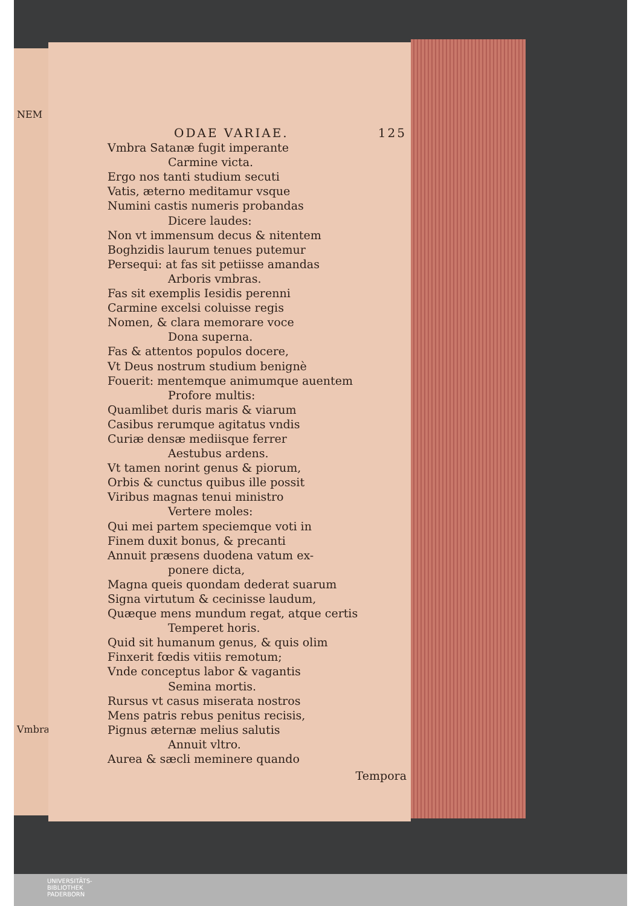NEM
Vmbra
ODAE VARIAE. 125
Vmbra Satanæ fugit imperante
Carmine victa.
Ergo nos tanti studium secuti
Vatis, æterno meditamur vsque
Numini castis numeris probandas
Dicere laudes:
Non vt immensum decus & nitentem
Boghzidis laurum tenues putemur
Persequi: at fas sit petiisse amandas
Arboris vmbras.
Fas sit exemplis Iesidis perenni
Carmine excelsi coluisse regis
Nomen, & clara memorare voce
Dona superna.
Fas & attentos populos docere,
Vt Deus nostrum studium benignè
Fouerit: mentemque animumque auentem
Profore multis:
Quamlibet duris maris & viarum
Casibus rerumque agitatus vndis
Curiæ densæ mediisque ferrer
Aestubus ardens.
Vt tamen norint genus & piorum,
Orbis & cunctus quibus ille possit
Viribus magnas tenui ministro
Vertere moles:
Qui mei partem speciemque voti in
Finem duxit bonus, & precanti
Annuit præsens duodena vatum ex-
ponere dicta,
Magna queis quondam dederat suarum
Signa virtutum & cecinisse laudum,
Quæque mens mundum regat, atque certis
Temperet horis.
Quid sit humanum genus, & quis olim
Finxerit fœdis vitiis remotum;
Vnde conceptus labor & vagantis
Semina mortis.
Rursus vt casus miserata nostros
Mens patris rebus penitus recisis,
Pignus æternæ melius salutis
Annuit vltro.
Aurea & sæcli meminere quando
Tempora
UNIVERSITÄTS-
BIBLIOTHEK
PADERBORN